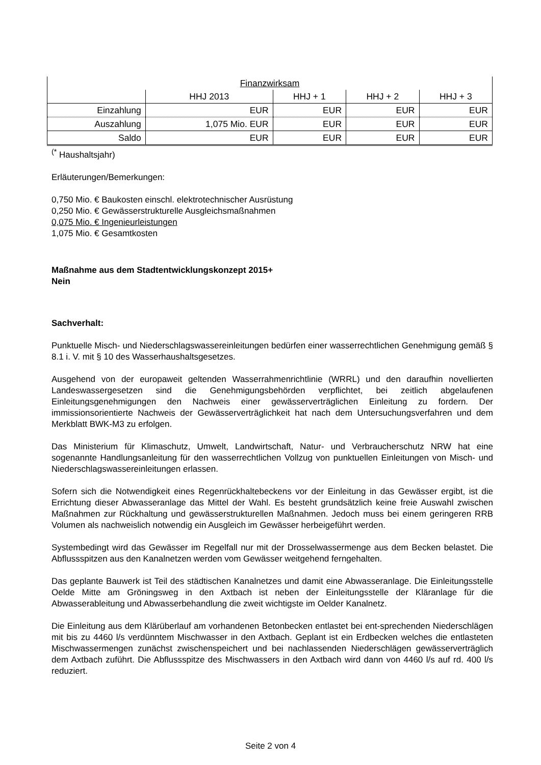| Finanzwirksam | | | | |
| | HHJ 2013 | HHJ + 1 | HHJ + 2 | HHJ + 3 |
| Einzahlung | EUR | EUR | EUR | EUR |
| Auszahlung | 1,075 Mio. EUR | EUR | EUR | EUR |
| Saldo | EUR | EUR | EUR | EUR |
<sup>(*</sup> Haushaltsjahr)
Erläuterungen/Bemerkungen:
0,750 Mio. € Baukosten einschl. elektrotechnischer Ausrüstung
0,250 Mio. € Gewässerstrukturelle Ausgleichsmaßnahmen
0,075 Mio. € Ingenieurleistungen
1,075 Mio. € Gesamtkosten
Maßnahme aus dem Stadtentwicklungskonzept 2015+
Nein
Sachverhalt:
Punktuelle Misch- und Niederschlagswassereinleitungen bedürfen einer wasserrechtlichen Genehmigung gemäß § 8.1 i. V. mit § 10 des Wasserhaushaltsgesetzes.
Ausgehend von der europaweit geltenden Wasserrahmenrichtlinie (WRRL) und den daraufhin novellierten Landeswassergesetzen sind die Genehmigungsbehörden verpflichtet, bei zeitlich abgelaufenen Einleitungsgenehmigungen den Nachweis einer gewässerverträglichen Einleitung zu fordern. Der immissionsorientierte Nachweis der Gewässerverträglichkeit hat nach dem Untersuchungsverfahren und dem Merkblatt BWK-M3 zu erfolgen.
Das Ministerium für Klimaschutz, Umwelt, Landwirtschaft, Natur- und Verbraucherschutz NRW hat eine sogenannte Handlungsanleitung für den wasserrechtlichen Vollzug von punktuellen Einleitungen von Misch- und Niederschlagswassereinleitungen erlassen.
Sofern sich die Notwendigkeit eines Regenrückhaltebeckens vor der Einleitung in das Gewässer ergibt, ist die Errichtung dieser Abwasseranlage das Mittel der Wahl. Es besteht grundsätzlich keine freie Auswahl zwischen Maßnahmen zur Rückhaltung und gewässerstrukturellen Maßnahmen. Jedoch muss bei einem geringeren RRB Volumen als nachweislich notwendig ein Ausgleich im Gewässer herbeigeführt werden.
Systembedingt wird das Gewässer im Regelfall nur mit der Drosselwassermenge aus dem Becken belastet. Die Abflussspitzen aus den Kanalnetzen werden vom Gewässer weitgehend ferngehalten.
Das geplante Bauwerk ist Teil des städtischen Kanalnetzes und damit eine Abwasseranlage. Die Einleitungsstelle Oelde Mitte am Gröningsweg in den Axtbach ist neben der Einleitungsstelle der Kläranlage für die Abwasserableitung und Abwasserbehandlung die zweit wichtigste im Oelder Kanalnetz.
Die Einleitung aus dem Klärüberlauf am vorhandenen Betonbecken entlastet bei ent-sprechenden Niederschlägen mit bis zu 4460 l/s verdünntem Mischwasser in den Axtbach. Geplant ist ein Erdbecken welches die entlasteten Mischwassermengen zunächst zwischenspeichert und bei nachlassenden Niederschlägen gewässerverträglich dem Axtbach zuführt. Die Abflussspitze des Mischwassers in den Axtbach wird dann von 4460 l/s auf rd. 400 l/s reduziert.
Seite 2 von 4